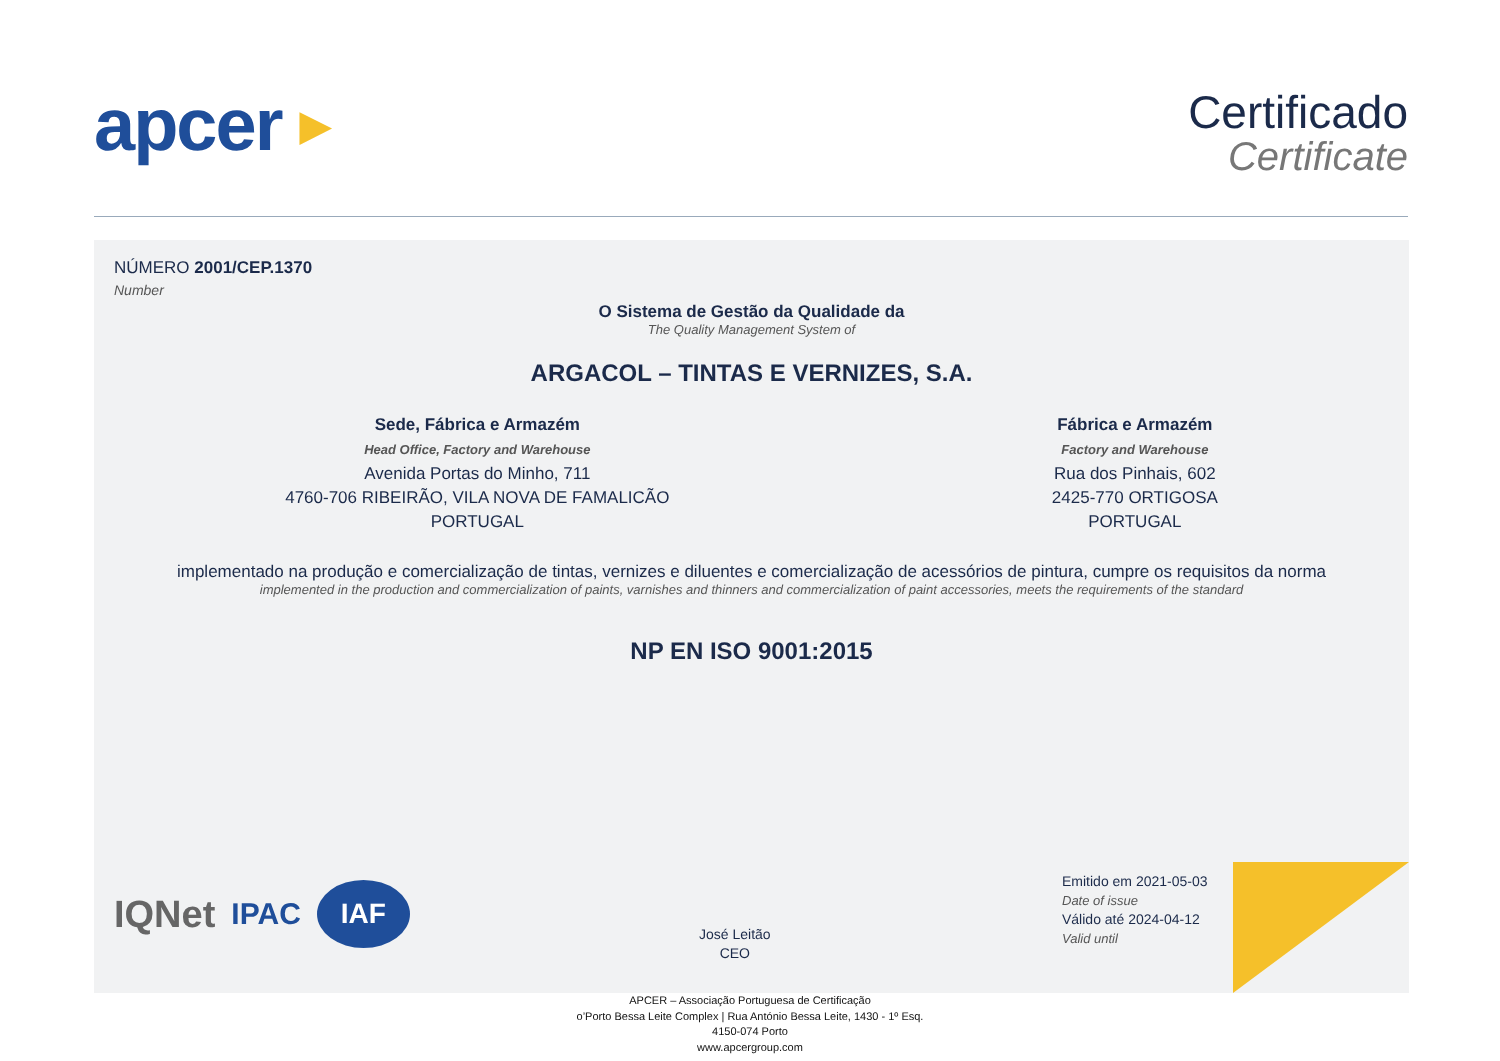apcer ▶
Certificado
Certificate
NÚMERO 2001/CEP.1370
Number
O Sistema de Gestão da Qualidade da
The Quality Management System of
ARGACOL – TINTAS E VERNIZES, S.A.
Sede, Fábrica e Armazém
Head Office, Factory and Warehouse
Avenida Portas do Minho, 711
4760-706 RIBEIRÃO, VILA NOVA DE FAMALICÃO
PORTUGAL
Fábrica e Armazém
Factory and Warehouse
Rua dos Pinhais, 602
2425-770 ORTIGOSA
PORTUGAL
implementado na produção e comercialização de tintas, vernizes e diluentes e comercialização de acessórios de pintura, cumpre os requisitos da norma
implemented in the production and commercialization of paints, varnishes and thinners and commercialization of paint accessories, meets the requirements of the standard
NP EN ISO 9001:2015
IQNet IPAC IAF
José Leitão
CEO
Emitido em 2021-05-03
Date of issue
Válido até 2024-04-12
Valid until
APCER – Associação Portuguesa de Certificação
o’Porto Bessa Leite Complex | Rua António Bessa Leite, 1430 - 1º Esq.
4150-074 Porto
www.apcergroup.com